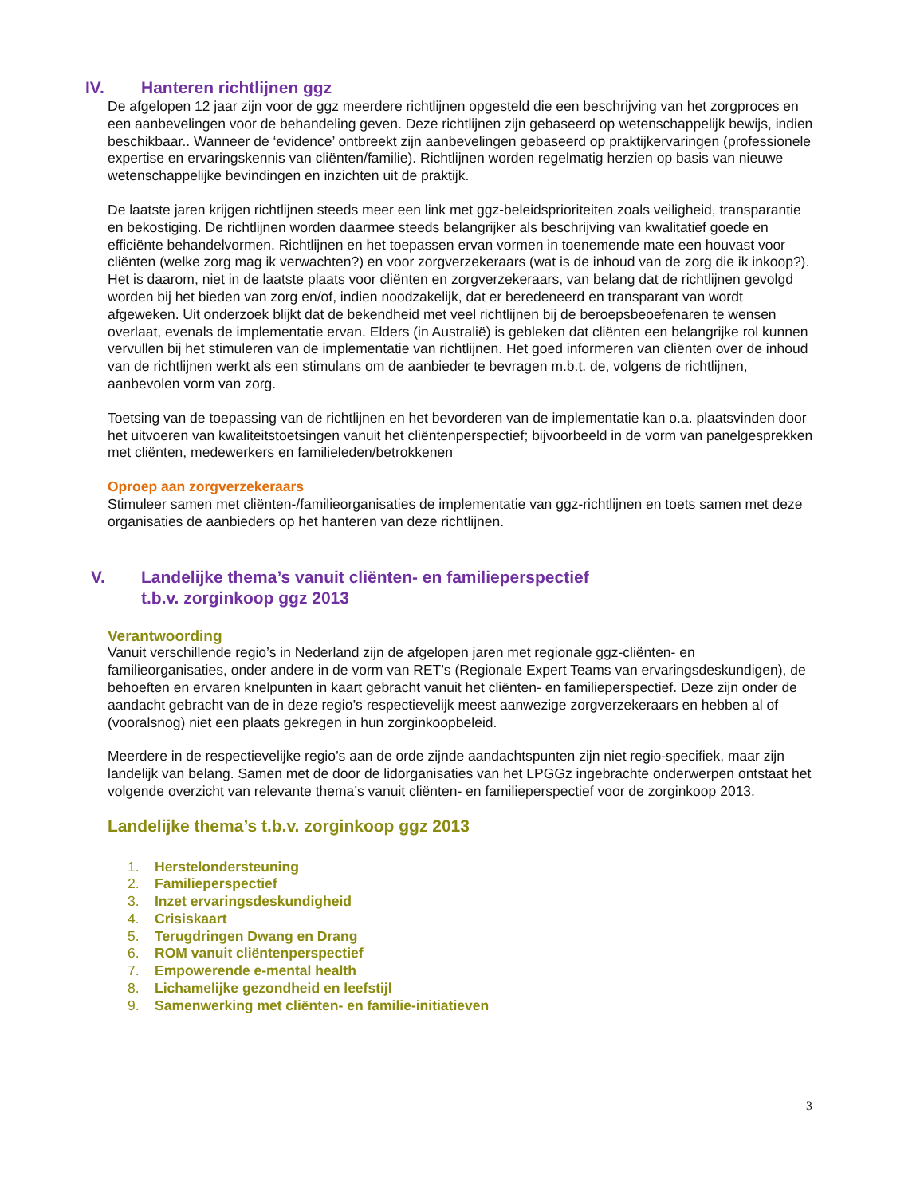IV. Hanteren richtlijnen ggz
De afgelopen 12 jaar zijn voor de ggz meerdere richtlijnen opgesteld die een beschrijving van het zorgproces en een aanbevelingen voor de behandeling geven. Deze richtlijnen zijn gebaseerd op wetenschappelijk bewijs, indien beschikbaar.. Wanneer de ‘evidence’ ontbreekt zijn aanbevelingen gebaseerd op praktijkervaringen (professionele expertise en ervaringskennis van cliënten/familie). Richtlijnen worden regelmatig herzien op basis van nieuwe wetenschappelijke bevindingen en inzichten uit de praktijk.
De laatste jaren krijgen richtlijnen steeds meer een link met ggz-beleidsprioriteiten zoals veiligheid, transparantie en bekostiging. De richtlijnen worden daarmee steeds belangrijker als beschrijving van kwalitatief goede en efficiënte behandelvormen. Richtlijnen en het toepassen ervan vormen in toenemende mate een houvast voor cliënten (welke zorg mag ik verwachten?) en voor zorgverzekeraars (wat is de inhoud van de zorg die ik inkoop?). Het is daarom, niet in de laatste plaats voor cliënten en zorgverzekeraars, van belang dat de richtlijnen gevolgd worden bij het bieden van zorg en/of, indien noodzakelijk, dat er beredeneerd en transparant van wordt afgeweken. Uit onderzoek blijkt dat de bekendheid met veel richtlijnen bij de beroepsbeoefenaren te wensen overlaat, evenals de implementatie ervan. Elders (in Australië) is gebleken dat cliënten een belangrijke rol kunnen vervullen bij het stimuleren van de implementatie van richtlijnen. Het goed informeren van cliënten over de inhoud van de richtlijnen werkt als een stimulans om de aanbieder te bevragen m.b.t. de, volgens de richtlijnen, aanbevolen vorm van zorg.
Toetsing van de toepassing van de richtlijnen en het bevorderen van de implementatie kan o.a. plaatsvinden door het uitvoeren van kwaliteitstoetsingen vanuit het cliëntenperspectief; bijvoorbeeld in de vorm van panelgesprekken met cliënten, medewerkers en familieleden/betrokkenen
Oproep aan zorgverzekeraars
Stimuleer samen met cliënten-/familieorganisaties de implementatie van ggz-richtlijnen en toets samen met deze organisaties de aanbieders op het hanteren van deze richtlijnen.
V. Landelijke thema’s vanuit cliënten- en familieperspectief
t.b.v. zorginkoop ggz 2013
Verantwoording
Vanuit verschillende regio’s in Nederland zijn de afgelopen jaren met regionale ggz-cliënten- en familieorganisaties, onder andere in de vorm van RET’s (Regionale Expert Teams van ervaringsdeskundigen), de behoeften en ervaren knelpunten in kaart gebracht vanuit het cliënten- en familieperspectief. Deze zijn onder de aandacht gebracht van de in deze regio’s respectievelijk meest aanwezige zorgverzekeraars en hebben al of (vooralsnog) niet een plaats gekregen in hun zorginkoopbeleid.
Meerdere in de respectievelijke regio’s aan de orde zijnde aandachtspunten zijn niet regio-specifiek, maar zijn landelijk van belang. Samen met de door de lidorganisaties van het LPGGz ingebrachte onderwerpen ontstaat het volgende overzicht van relevante thema’s vanuit cliënten- en familieperspectief voor de zorginkoop 2013.
Landelijke thema’s t.b.v. zorginkoop ggz 2013
1. Herstelondersteuning
2. Familieperspectief
3. Inzet ervaringsdeskundigheid
4. Crisiskaart
5. Terugdringen Dwang en Drang
6. ROM vanuit cliëntenperspectief
7. Empowerende e-mental health
8. Lichamelijke gezondheid en leefstijl
9. Samenwerking met cliënten- en familie-initiatieven
3